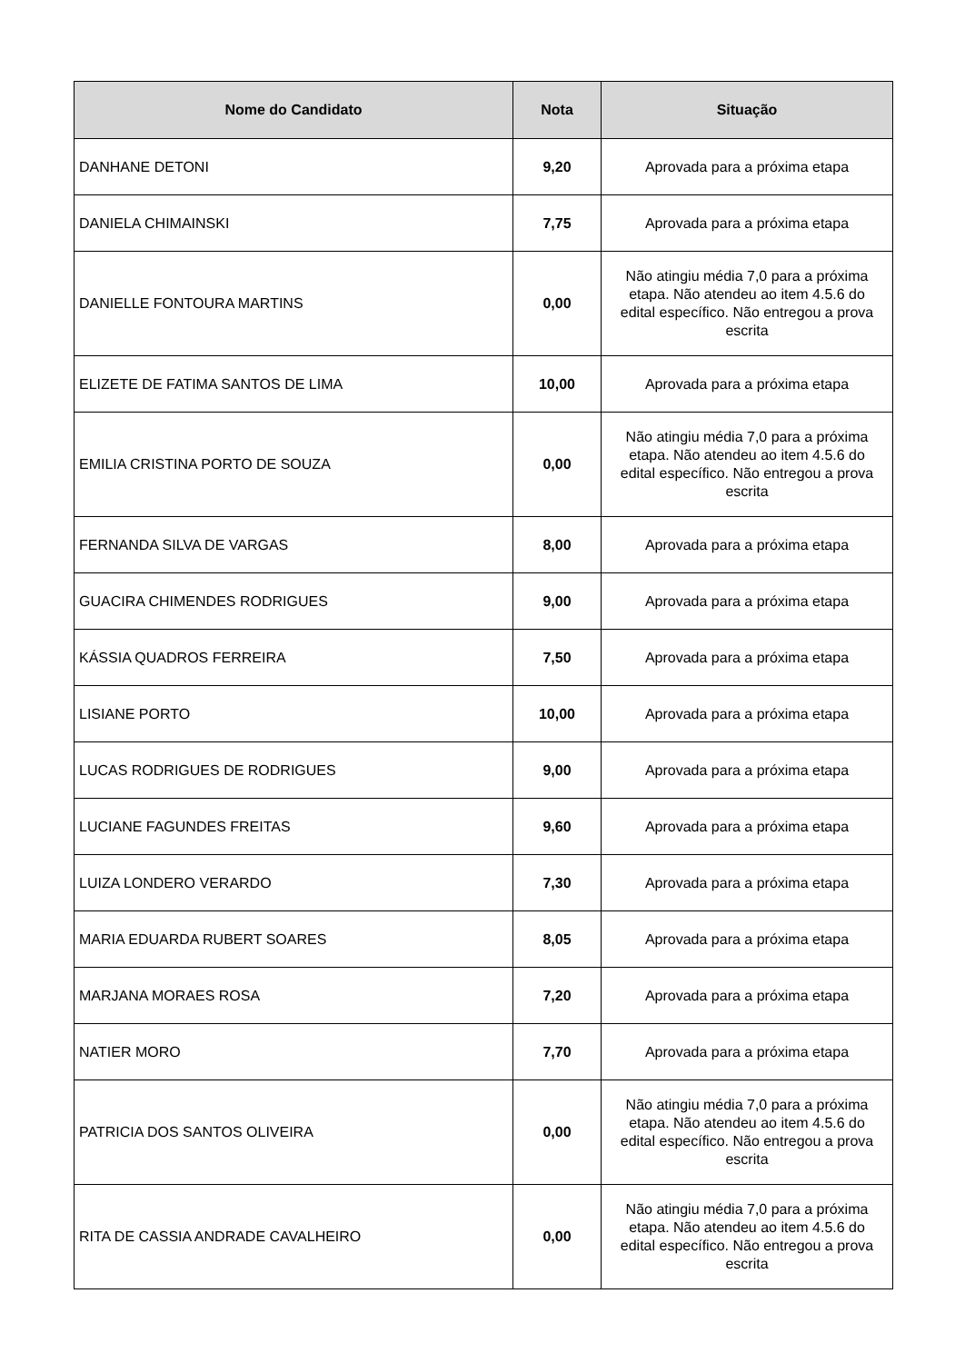| Nome do Candidato | Nota | Situação |
| --- | --- | --- |
| DANHANE DETONI | 9,20 | Aprovada para a próxima etapa |
| DANIELA CHIMAINSKI | 7,75 | Aprovada para a próxima etapa |
| DANIELLE FONTOURA MARTINS | 0,00 | Não atingiu média 7,0 para a próxima etapa. Não atendeu ao item 4.5.6 do edital específico. Não entregou a prova escrita |
| ELIZETE DE FATIMA SANTOS DE LIMA | 10,00 | Aprovada para a próxima etapa |
| EMILIA CRISTINA PORTO DE SOUZA | 0,00 | Não atingiu média 7,0 para a próxima etapa. Não atendeu ao item 4.5.6 do edital específico. Não entregou a prova escrita |
| FERNANDA SILVA DE VARGAS | 8,00 | Aprovada para a próxima etapa |
| GUACIRA CHIMENDES RODRIGUES | 9,00 | Aprovada para a próxima etapa |
| KÁSSIA QUADROS FERREIRA | 7,50 | Aprovada para a próxima etapa |
| LISIANE PORTO | 10,00 | Aprovada para a próxima etapa |
| LUCAS RODRIGUES DE RODRIGUES | 9,00 | Aprovada para a próxima etapa |
| LUCIANE FAGUNDES FREITAS | 9,60 | Aprovada para a próxima etapa |
| LUIZA LONDERO VERARDO | 7,30 | Aprovada para a próxima etapa |
| MARIA EDUARDA RUBERT SOARES | 8,05 | Aprovada para a próxima etapa |
| MARJANA MORAES ROSA | 7,20 | Aprovada para a próxima etapa |
| NATIER MORO | 7,70 | Aprovada para a próxima etapa |
| PATRICIA DOS SANTOS OLIVEIRA | 0,00 | Não atingiu média 7,0 para a próxima etapa. Não atendeu ao item 4.5.6 do edital específico. Não entregou a prova escrita |
| RITA DE CASSIA ANDRADE CAVALHEIRO | 0,00 | Não atingiu média 7,0 para a próxima etapa. Não atendeu ao item 4.5.6 do edital específico. Não entregou a prova escrita |